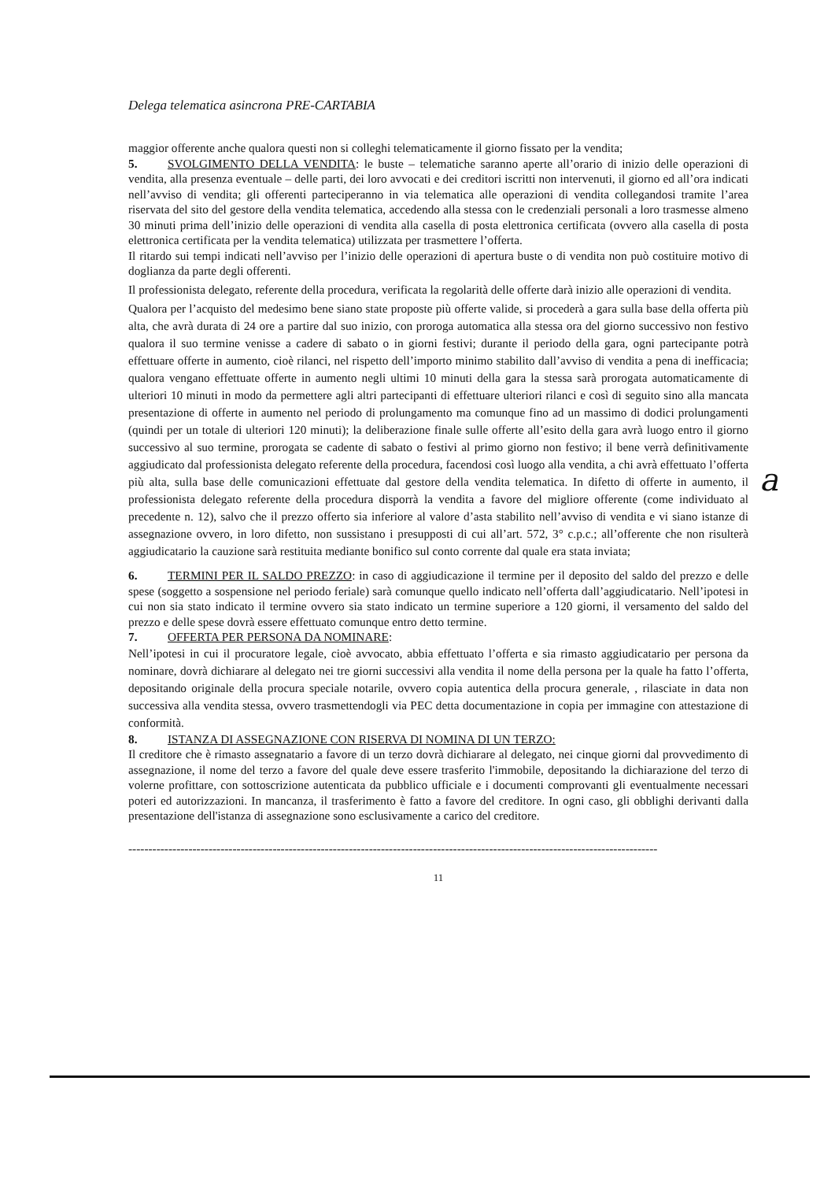Delega telematica asincrona PRE-CARTABIA
maggior offerente anche qualora questi non si colleghi telematicamente il giorno fissato per la vendita;
5. SVOLGIMENTO DELLA VENDITA: le buste – telematiche saranno aperte all’orario di inizio delle operazioni di vendita, alla presenza eventuale – delle parti, dei loro avvocati e dei creditori iscritti non intervenuti, il giorno ed all’ora indicati nell’avviso di vendita; gli offerenti parteciperanno in via telematica alle operazioni di vendita collegandosi tramite l’area riservata del sito del gestore della vendita telematica, accedendo alla stessa con le credenziali personali a loro trasmesse almeno 30 minuti prima dell’inizio delle operazioni di vendita alla casella di posta elettronica certificata (ovvero alla casella di posta elettronica certificata per la vendita telematica) utilizzata per trasmettere l’offerta.
Il ritardo sui tempi indicati nell’avviso per l’inizio delle operazioni di apertura buste o di vendita non può costituire motivo di doglianza da parte degli offerenti.
Il professionista delegato, referente della procedura, verificata la regolarità delle offerte darà inizio alle operazioni di vendita.
Qualora per l’acquisto del medesimo bene siano state proposte più offerte valide, si procederà a gara sulla base della offerta più alta, che avrà durata di 24 ore a partire dal suo inizio, con proroga automatica alla stessa ora del giorno successivo non festivo qualora il suo termine venisse a cadere di sabato o in giorni festivi; durante il periodo della gara, ogni partecipante potrà effettuare offerte in aumento, cioè rilanci, nel rispetto dell’importo minimo stabilito dall’avviso di vendita a pena di inefficacia; qualora vengano effettuate offerte in aumento negli ultimi 10 minuti della gara la stessa sarà prorogata automaticamente di ulteriori 10 minuti in modo da permettere agli altri partecipanti di effettuare ulteriori rilanci e così di seguito sino alla mancata presentazione di offerte in aumento nel periodo di prolungamento ma comunque fino ad un massimo di dodici prolungamenti (quindi per un totale di ulteriori 120 minuti); la deliberazione finale sulle offerte all’esito della gara avrà luogo entro il giorno successivo al suo termine, prorogata se cadente di sabato o festivi al primo giorno non festivo; il bene verrà definitivamente aggiudicato dal professionista delegato referente della procedura, facendosi così luogo alla vendita, a chi avrà effettuato l’offerta più alta, sulla base delle comunicazioni effettuate dal gestore della vendita telematica. In difetto di offerte in aumento, il professionista delegato referente della procedura disporrà la vendita a favore del migliore offerente (come individuato al precedente n. 12), salvo che il prezzo offerto sia inferiore al valore d’asta stabilito nell’avviso di vendita e vi siano istanze di assegnazione ovvero, in loro difetto, non sussistano i presupposti di cui all’art. 572, 3° c.p.c.; all’offerente che non risulterà aggiudicatario la cauzione sarà restituita mediante bonifico sul conto corrente dal quale era stata inviata;
6. TERMINI PER IL SALDO PREZZO: in caso di aggiudicazione il termine per il deposito del saldo del prezzo e delle spese (soggetto a sospensione nel periodo feriale) sarà comunque quello indicato nell’offerta dall’aggiudicatario. Nell’ipotesi in cui non sia stato indicato il termine ovvero sia stato indicato un termine superiore a 120 giorni, il versamento del saldo del prezzo e delle spese dovrà essere effettuato comunque entro detto termine.
7. OFFERTA PER PERSONA DA NOMINARE:
Nell’ipotesi in cui il procuratore legale, cioè avvocato, abbia effettuato l’offerta e sia rimasto aggiudicatario per persona da nominare, dovrà dichiarare al delegato nei tre giorni successivi alla vendita il nome della persona per la quale ha fatto l’offerta, depositando originale della procura speciale notarile, ovvero copia autentica della procura generale, , rilasciate in data non successiva alla vendita stessa, ovvero trasmettendogli via PEC detta documentazione in copia per immagine con attestazione di conformità.
8. ISTANZA DI ASSEGNAZIONE CON RISERVA DI NOMINA DI UN TERZO:
Il creditore che è rimasto assegnatario a favore di un terzo dovrà dichiarare al delegato, nei cinque giorni dal provvedimento di assegnazione, il nome del terzo a favore del quale deve essere trasferito l'immobile, depositando la dichiarazione del terzo di volerne profittare, con sottoscrizione autenticata da pubblico ufficiale e i documenti comprovanti gli eventualmente necessari poteri ed autorizzazioni. In mancanza, il trasferimento è fatto a favore del creditore. In ogni caso, gli obblighi derivanti dalla presentazione dell'istanza di assegnazione sono esclusivamente a carico del creditore.
------------------------------------------------------------------------------------------------------------------------------------
11
a